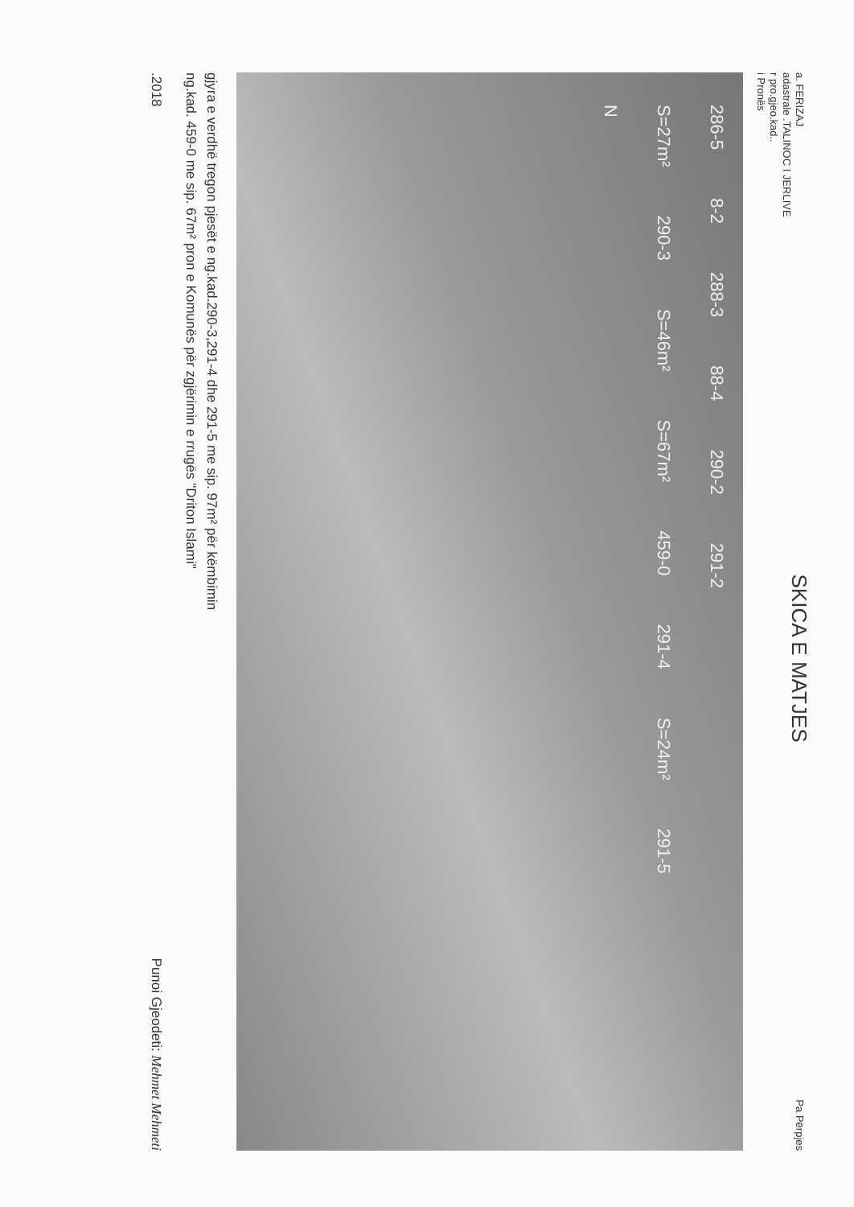a. FERIZAJ
adastrale .TALINOC I JERLIVE
r pro.gjeo.kad..
i Pronës
SKICA E MATJES
Pa Përpjes
286-5 8-2 288-3 88-4 290-2 291-2
S=27m² 290-3 S=46m² S=67m² 459-0 291-4 S=24m² 291-5
N
gjyra e verdhë tregon pjesët e ng.kad.290-3,291-4 dhe 291-5 me sip. 97m² për këmbimin
ng.kad. 459-0 me sip. 67m² pron e Komunës për zgjërimin e rrugës "Driton Islami"
.2018 Punoi Gjeodeti: Mehmet Mehmeti